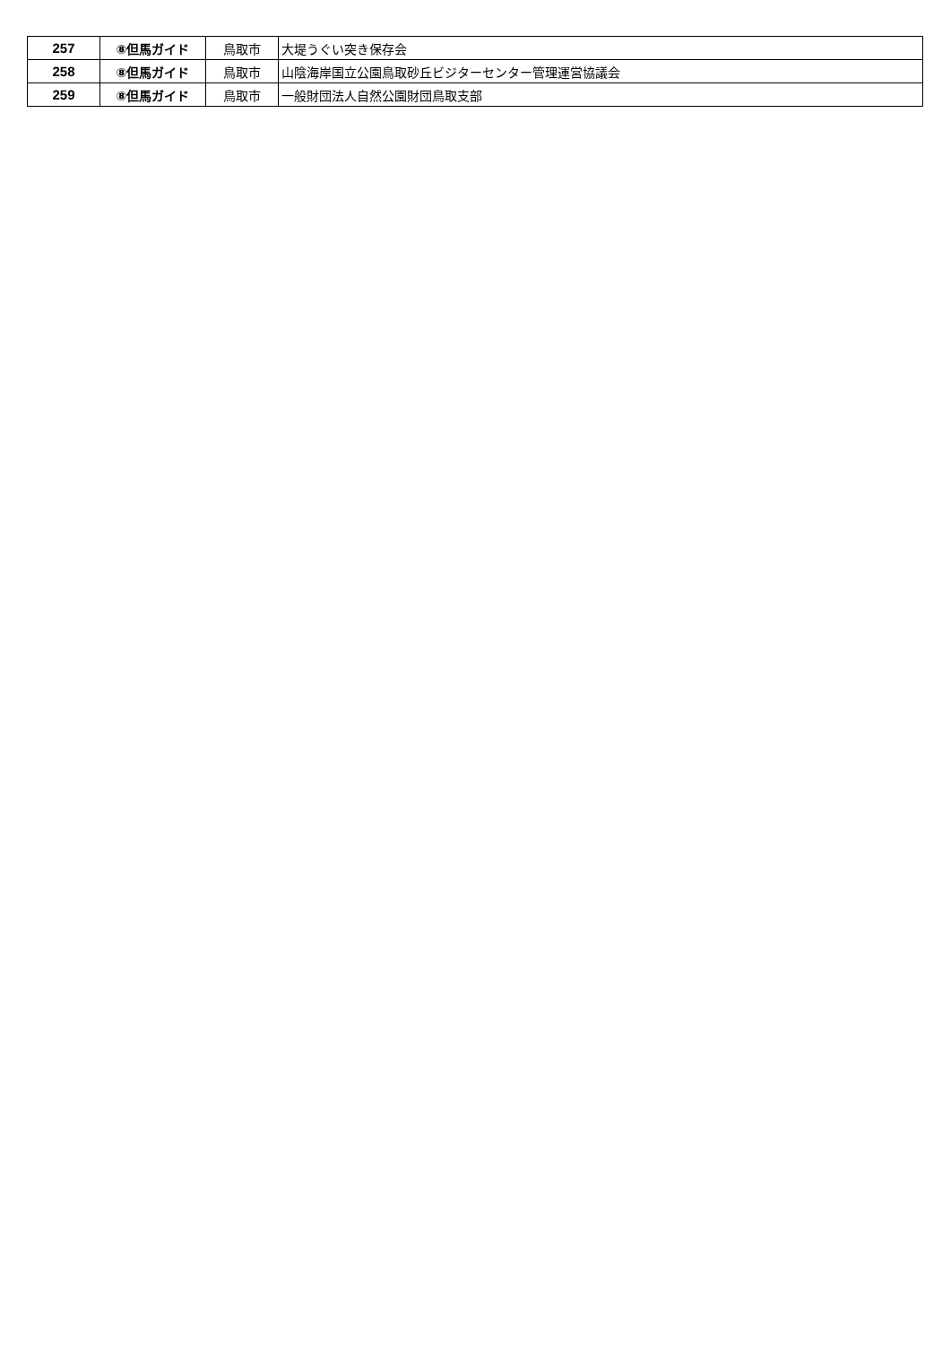| 257 | ⑧但馬ガイド | 鳥取市 | 大堤うぐい突き保存会 |
| 258 | ⑧但馬ガイド | 鳥取市 | 山陰海岸国立公園鳥取砂丘ビジターセンター管理運営協議会 |
| 259 | ⑧但馬ガイド | 鳥取市 | 一般財団法人自然公園財団鳥取支部 |